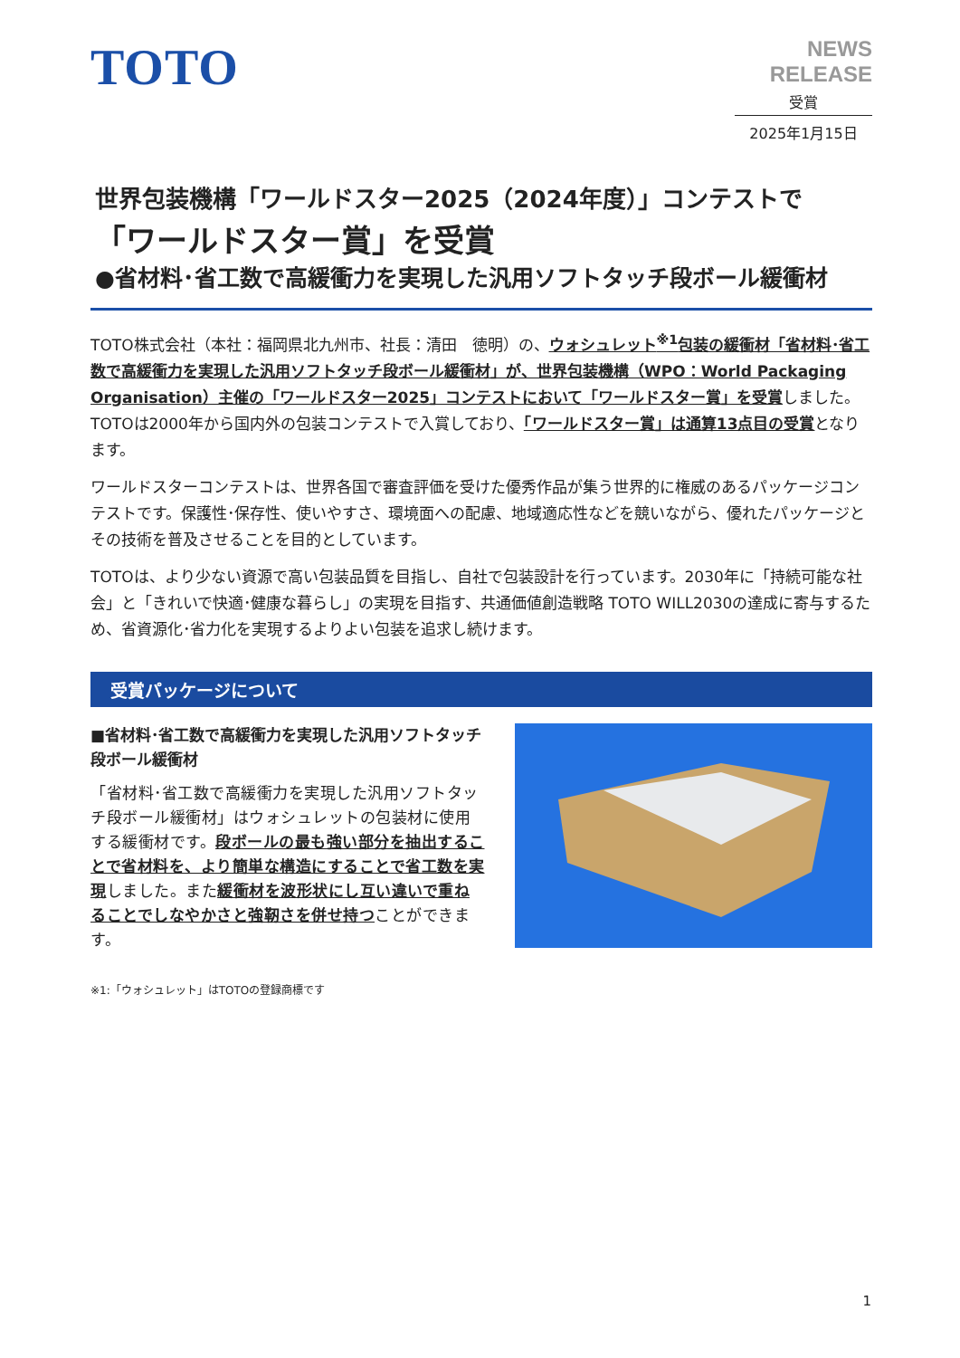TOTO
NEWS RELEASE
受賞
2025年1月15日
世界包装機構「ワールドスター2025（2024年度）」コンテストで
「ワールドスター賞」を受賞
●省材料･省工数で高緩衝力を実現した汎用ソフトタッチ段ボール緩衝材
TOTO株式会社（本社：福岡県北九州市、社長：清田　徳明）の、ウォシュレット<sup>※1</sup>包装の緩衝材「省材料･省工数で高緩衝力を実現した汎用ソフトタッチ段ボール緩衝材」が、世界包装機構（WPO：World Packaging Organisation）主催の「ワールドスター2025」コンテストにおいて「ワールドスター賞」を受賞しました。TOTOは2000年から国内外の包装コンテストで入賞しており、「ワールドスター賞」は通算13点目の受賞となります。
ワールドスターコンテストは、世界各国で審査評価を受けた優秀作品が集う世界的に権威のあるパッケージコンテストです。保護性･保存性、使いやすさ、環境面への配慮、地域適応性などを競いながら、優れたパッケージとその技術を普及させることを目的としています。
TOTOは、より少ない資源で高い包装品質を目指し、自社で包装設計を行っています。2030年に「持続可能な社会」と「きれいで快適･健康な暮らし」の実現を目指す、共通価値創造戦略 TOTO WILL2030の達成に寄与するため、省資源化･省力化を実現するよりよい包装を追求し続けます。
受賞パッケージについて
■省材料･省工数で高緩衝力を実現した汎用ソフトタッチ段ボール緩衝材
「省材料･省工数で高緩衝力を実現した汎用ソフトタッチ段ボール緩衝材」はウォシュレットの包装材に使用する緩衝材です。段ボールの最も強い部分を抽出することで省材料を、より簡単な構造にすることで省工数を実現しました。また緩衝材を波形状にし互い違いで重ねることでしなやかさと強靭さを併せ持つことができます。
※1:「ウォシュレット」はTOTOの登録商標です
1